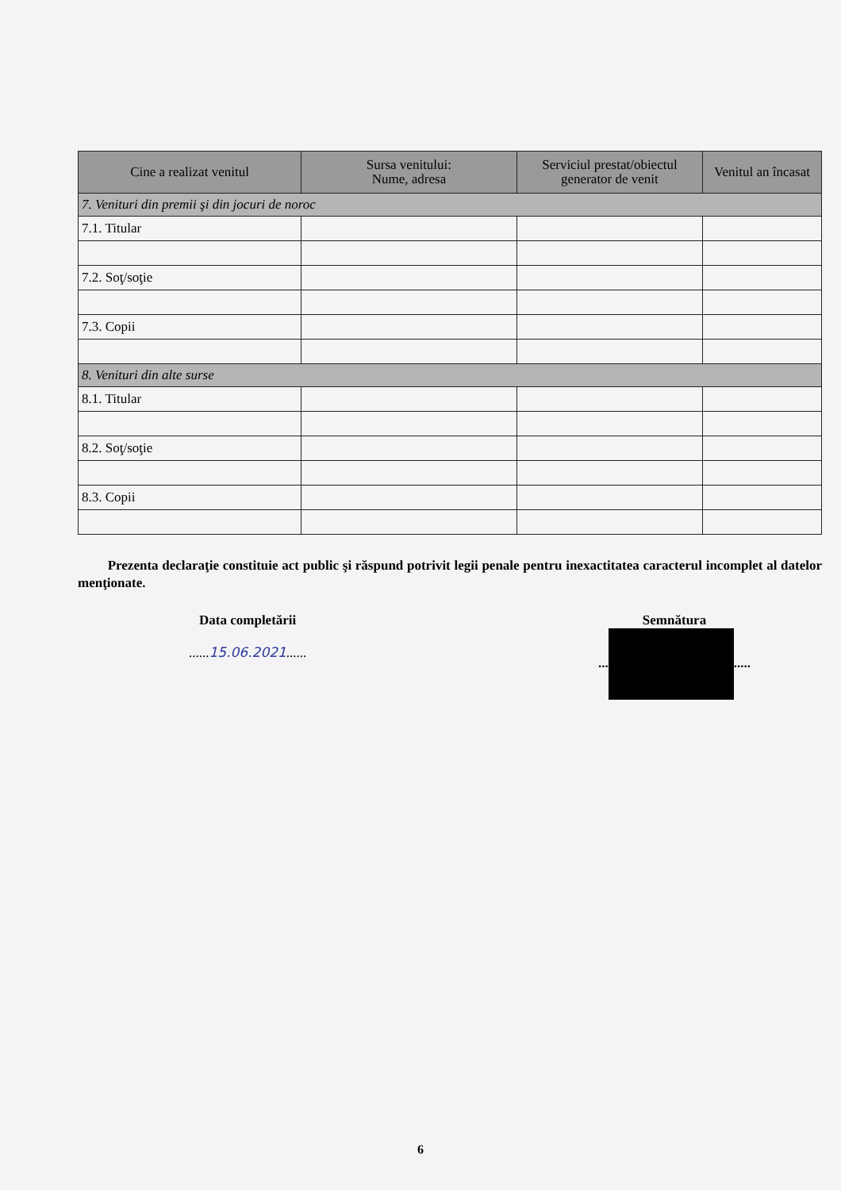| Cine a realizat venitul | Sursa venitului: Nume, adresa | Serviciul prestat/obiectul generator de venit | Venitul an încasat |
| --- | --- | --- | --- |
| 7. Venituri din premii şi din jocuri de noroc | | | |
| 7.1. Titular | | | |
| 7.2. Soţ/soţie | | | |
| 7.3. Copii | | | |
| 8. Venituri din alte surse | | | |
| 8.1. Titular | | | |
| 8.2. Soţ/soţie | | | |
| 8.3. Copii | | | |
Prezenta declaraţie constituie act public şi răspund potrivit legii penale pentru inexactitatea caracterul incomplet al datelor menţionate.
Data completării
......15.06.2021......
Semnătura
... .....
6